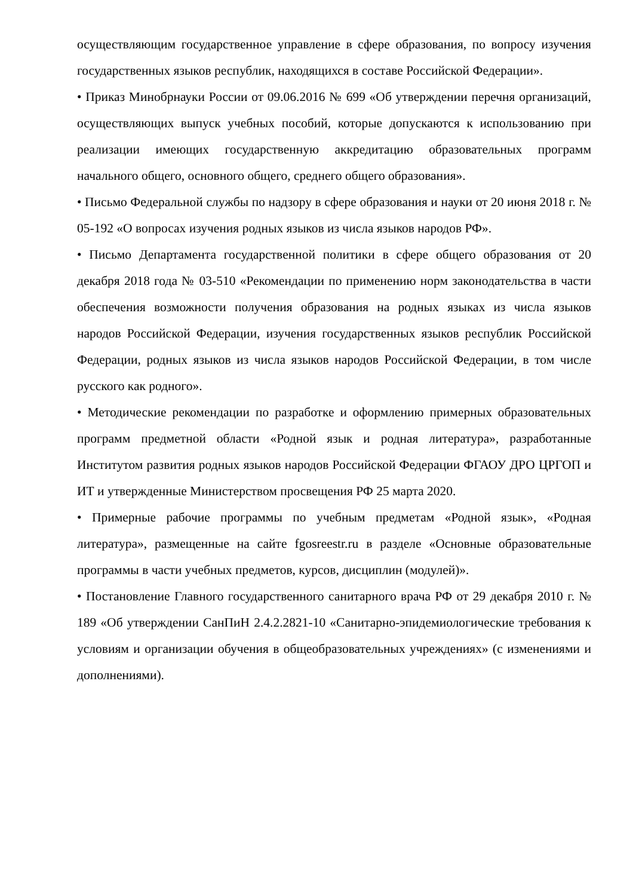осуществляющим государственное управление в сфере образования, по вопросу изучения государственных языков республик, находящихся в составе Российской Федерации».
• Приказ Минобрнауки России от 09.06.2016 № 699 «Об утверждении перечня организаций, осуществляющих выпуск учебных пособий, которые допускаются к использованию при реализации имеющих государственную аккредитацию образовательных программ начального общего, основного общего, среднего общего образования».
• Письмо Федеральной службы по надзору в сфере образования и науки от 20 июня 2018 г. № 05-192 «О вопросах изучения родных языков из числа языков народов РФ».
• Письмо Департамента государственной политики в сфере общего образования от 20 декабря 2018 года № 03-510 «Рекомендации по применению норм законодательства в части обеспечения возможности получения образования на родных языках из числа языков народов Российской Федерации, изучения государственных языков республик Российской Федерации, родных языков из числа языков народов Российской Федерации, в том числе русского как родного».
• Методические рекомендации по разработке и оформлению примерных образовательных программ предметной области «Родной язык и родная литература», разработанные Институтом развития родных языков народов Российской Федерации ФГАОУ ДРО ЦРГОП и ИТ и утвержденные Министерством просвещения РФ 25 марта 2020.
• Примерные рабочие программы по учебным предметам «Родной язык», «Родная литература», размещенные на сайте fgosreestr.ru в разделе «Основные образовательные программы в части учебных предметов, курсов, дисциплин (модулей)».
• Постановление Главного государственного санитарного врача РФ от 29 декабря 2010 г. № 189 «Об утверждении СанПиН 2.4.2.2821-10 «Санитарно-эпидемиологические требования к условиям и организации обучения в общеобразовательных учреждениях» (с изменениями и дополнениями).